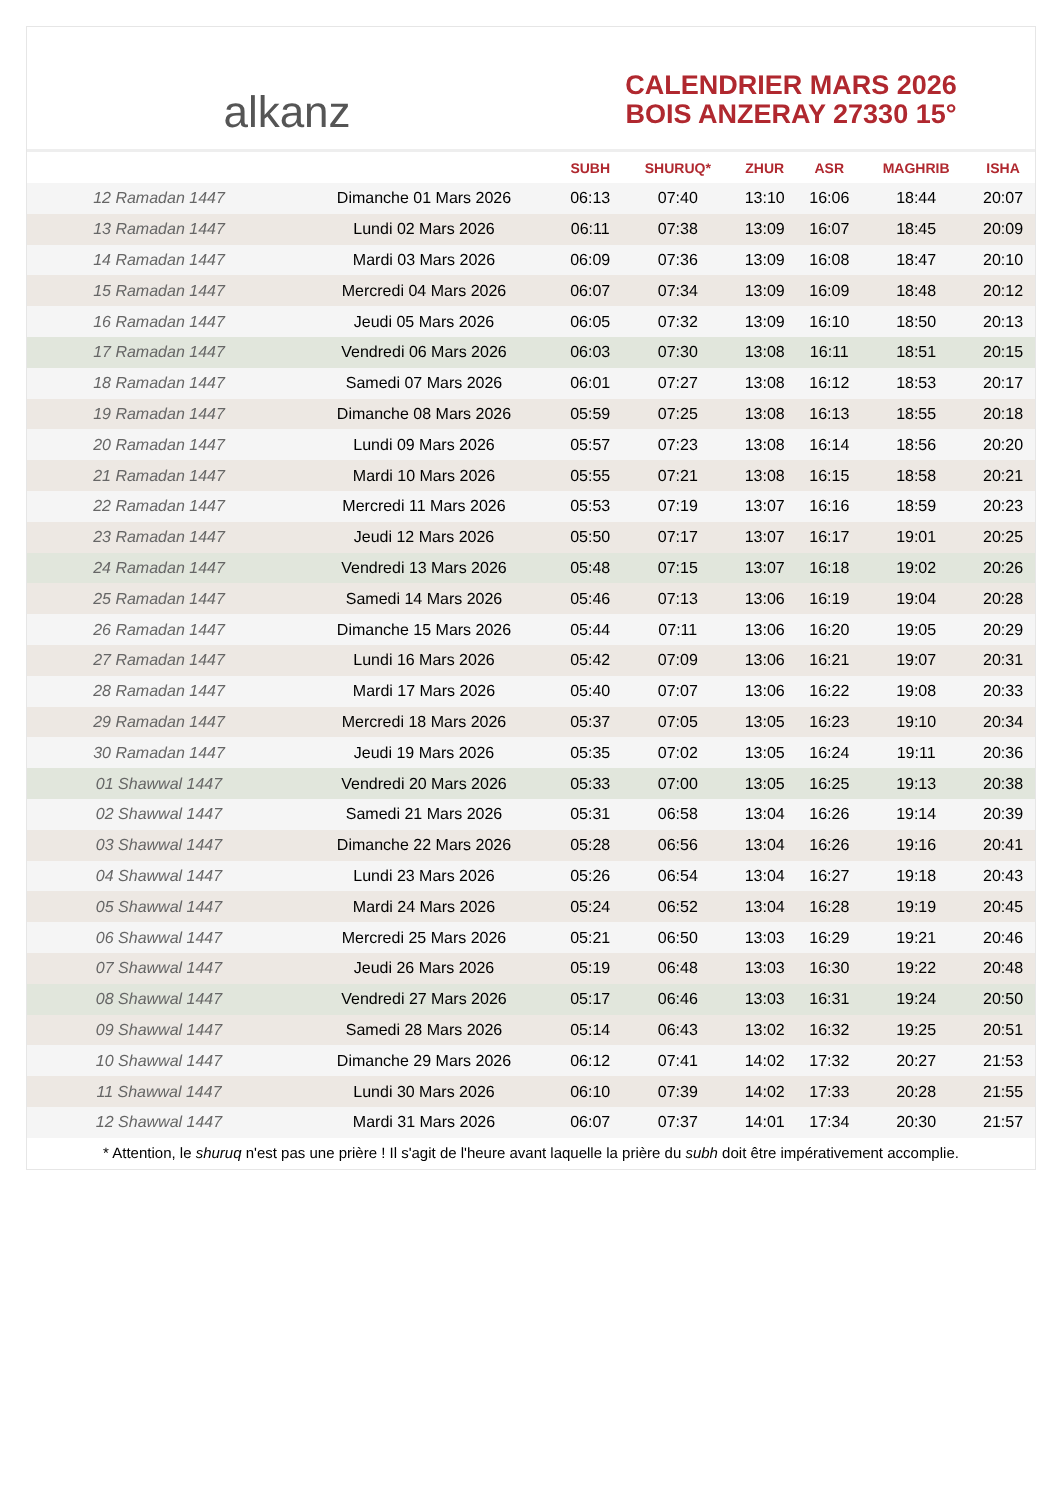alkanz
CALENDRIER MARS 2026
BOIS ANZERAY 27330 15°
| | | SUBH | SHURUQ* | ZHUR | ASR | MAGHRIB | ISHA |
| --- | --- | --- | --- | --- | --- | --- | --- |
| 12 Ramadan 1447 | Dimanche 01 Mars 2026 | 06:13 | 07:40 | 13:10 | 16:06 | 18:44 | 20:07 |
| 13 Ramadan 1447 | Lundi 02 Mars 2026 | 06:11 | 07:38 | 13:09 | 16:07 | 18:45 | 20:09 |
| 14 Ramadan 1447 | Mardi 03 Mars 2026 | 06:09 | 07:36 | 13:09 | 16:08 | 18:47 | 20:10 |
| 15 Ramadan 1447 | Mercredi 04 Mars 2026 | 06:07 | 07:34 | 13:09 | 16:09 | 18:48 | 20:12 |
| 16 Ramadan 1447 | Jeudi 05 Mars 2026 | 06:05 | 07:32 | 13:09 | 16:10 | 18:50 | 20:13 |
| 17 Ramadan 1447 | Vendredi 06 Mars 2026 | 06:03 | 07:30 | 13:08 | 16:11 | 18:51 | 20:15 |
| 18 Ramadan 1447 | Samedi 07 Mars 2026 | 06:01 | 07:27 | 13:08 | 16:12 | 18:53 | 20:17 |
| 19 Ramadan 1447 | Dimanche 08 Mars 2026 | 05:59 | 07:25 | 13:08 | 16:13 | 18:55 | 20:18 |
| 20 Ramadan 1447 | Lundi 09 Mars 2026 | 05:57 | 07:23 | 13:08 | 16:14 | 18:56 | 20:20 |
| 21 Ramadan 1447 | Mardi 10 Mars 2026 | 05:55 | 07:21 | 13:08 | 16:15 | 18:58 | 20:21 |
| 22 Ramadan 1447 | Mercredi 11 Mars 2026 | 05:53 | 07:19 | 13:07 | 16:16 | 18:59 | 20:23 |
| 23 Ramadan 1447 | Jeudi 12 Mars 2026 | 05:50 | 07:17 | 13:07 | 16:17 | 19:01 | 20:25 |
| 24 Ramadan 1447 | Vendredi 13 Mars 2026 | 05:48 | 07:15 | 13:07 | 16:18 | 19:02 | 20:26 |
| 25 Ramadan 1447 | Samedi 14 Mars 2026 | 05:46 | 07:13 | 13:06 | 16:19 | 19:04 | 20:28 |
| 26 Ramadan 1447 | Dimanche 15 Mars 2026 | 05:44 | 07:11 | 13:06 | 16:20 | 19:05 | 20:29 |
| 27 Ramadan 1447 | Lundi 16 Mars 2026 | 05:42 | 07:09 | 13:06 | 16:21 | 19:07 | 20:31 |
| 28 Ramadan 1447 | Mardi 17 Mars 2026 | 05:40 | 07:07 | 13:06 | 16:22 | 19:08 | 20:33 |
| 29 Ramadan 1447 | Mercredi 18 Mars 2026 | 05:37 | 07:05 | 13:05 | 16:23 | 19:10 | 20:34 |
| 30 Ramadan 1447 | Jeudi 19 Mars 2026 | 05:35 | 07:02 | 13:05 | 16:24 | 19:11 | 20:36 |
| 01 Shawwal 1447 | Vendredi 20 Mars 2026 | 05:33 | 07:00 | 13:05 | 16:25 | 19:13 | 20:38 |
| 02 Shawwal 1447 | Samedi 21 Mars 2026 | 05:31 | 06:58 | 13:04 | 16:26 | 19:14 | 20:39 |
| 03 Shawwal 1447 | Dimanche 22 Mars 2026 | 05:28 | 06:56 | 13:04 | 16:26 | 19:16 | 20:41 |
| 04 Shawwal 1447 | Lundi 23 Mars 2026 | 05:26 | 06:54 | 13:04 | 16:27 | 19:18 | 20:43 |
| 05 Shawwal 1447 | Mardi 24 Mars 2026 | 05:24 | 06:52 | 13:04 | 16:28 | 19:19 | 20:45 |
| 06 Shawwal 1447 | Mercredi 25 Mars 2026 | 05:21 | 06:50 | 13:03 | 16:29 | 19:21 | 20:46 |
| 07 Shawwal 1447 | Jeudi 26 Mars 2026 | 05:19 | 06:48 | 13:03 | 16:30 | 19:22 | 20:48 |
| 08 Shawwal 1447 | Vendredi 27 Mars 2026 | 05:17 | 06:46 | 13:03 | 16:31 | 19:24 | 20:50 |
| 09 Shawwal 1447 | Samedi 28 Mars 2026 | 05:14 | 06:43 | 13:02 | 16:32 | 19:25 | 20:51 |
| 10 Shawwal 1447 | Dimanche 29 Mars 2026 | 06:12 | 07:41 | 14:02 | 17:32 | 20:27 | 21:53 |
| 11 Shawwal 1447 | Lundi 30 Mars 2026 | 06:10 | 07:39 | 14:02 | 17:33 | 20:28 | 21:55 |
| 12 Shawwal 1447 | Mardi 31 Mars 2026 | 06:07 | 07:37 | 14:01 | 17:34 | 20:30 | 21:57 |
* Attention, le shuruq n'est pas une prière ! Il s'agit de l'heure avant laquelle la prière du subh doit être impérativement accomplie.